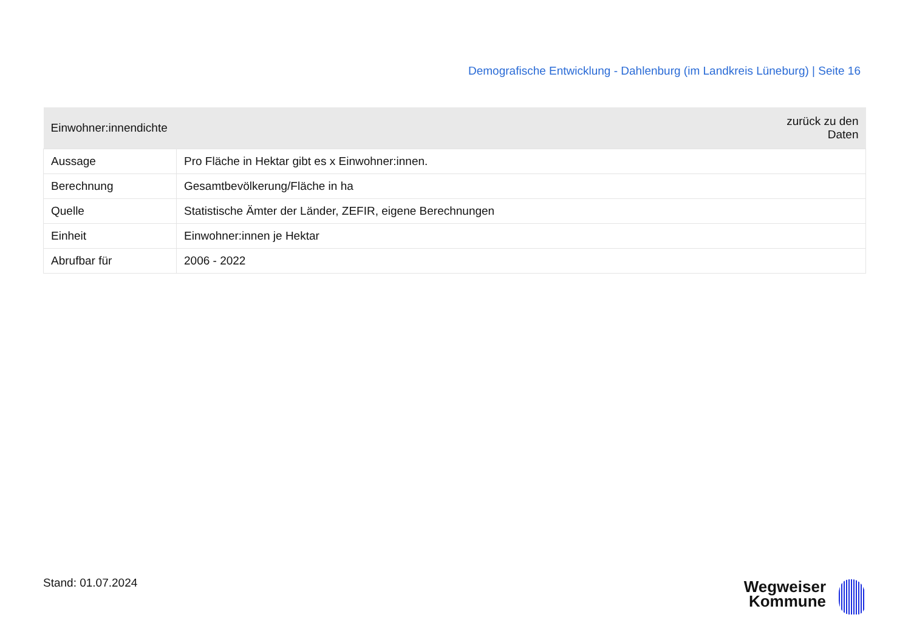Demografische Entwicklung - Dahlenburg (im Landkreis Lüneburg) | Seite 16
| Einwohner:innendichte | zurück zu den Daten |
| --- | --- |
| Aussage | Pro Fläche in Hektar gibt es x Einwohner:innen. |
| Berechnung | Gesamtbevölkerung/Fläche in ha |
| Quelle | Statistische Ämter der Länder, ZEFIR, eigene Berechnungen |
| Einheit | Einwohner:innen je Hektar |
| Abrufbar für | 2006 - 2022 |
Stand: 01.07.2024
Wegweiser
Kommune